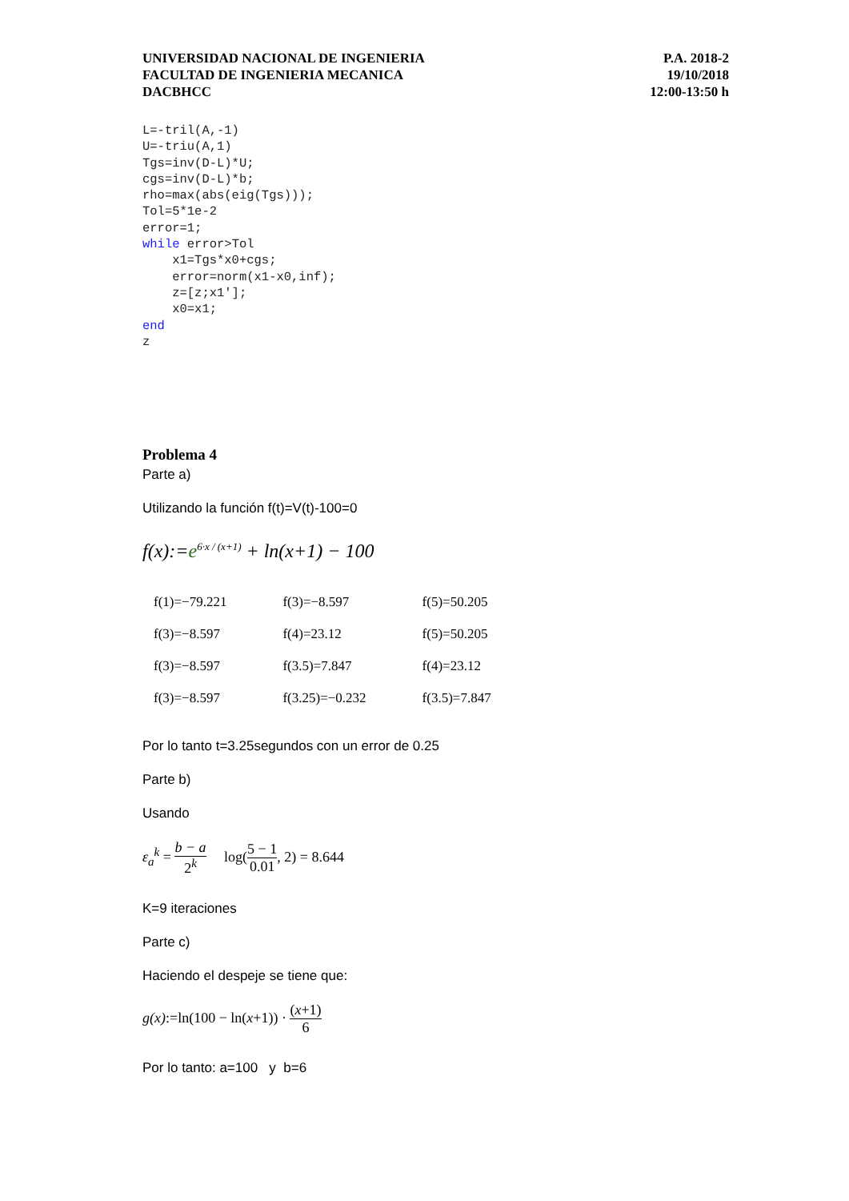UNIVERSIDAD NACIONAL DE INGENIERIA
FACULTAD DE INGENIERIA MECANICA
DACBHCC
P.A. 2018-2
19/10/2018
12:00-13:50 h
L=-tril(A,-1)
U=-triu(A,1)
Tgs=inv(D-L)*U;
cgs=inv(D-L)*b;
rho=max(abs(eig(Tgs)));
Tol=5*1e-2
error=1;
while error>Tol
    x1=Tgs*x0+cgs;
    error=norm(x1-x0,inf);
    z=[z;x1'];
    x0=x1;
end
z
Problema 4
Parte a)
Utilizando la función f(t)=V(t)-100=0
f(x):=e<sup>6·x / (x+1)</sup> + ln(x+1) − 100
| f(1)=−79.221 | f(3)=−8.597 | f(5)=50.205 |
| f(3)=−8.597 | f(4)=23.12 | f(5)=50.205 |
| f(3)=−8.597 | f(3.5)=7.847 | f(4)=23.12 |
| f(3)=−8.597 | f(3.25)=−0.232 | f(3.5)=7.847 |
Por lo tanto t=3.25segundos con un error de 0.25
Parte b)
Usando
ε<sub>a</sub><sup>k</sup> = b − a 2<sup>k</sup> log(5 − 1 0.01, 2) = 8.644
K=9 iteraciones
Parte c)
Haciendo el despeje se tiene que:
g(x):=ln(100 − ln(x+1)) · (x+1) 6
Por lo tanto: a=100 y b=6